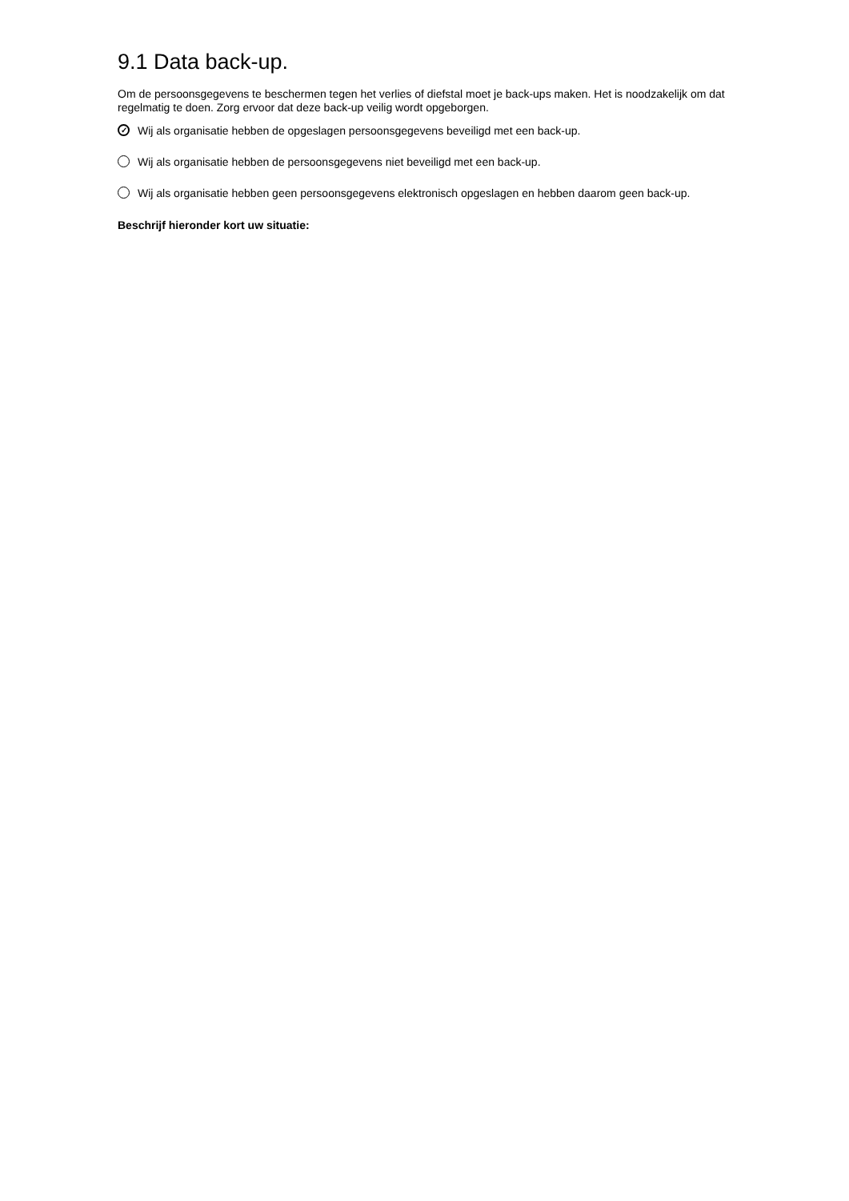9.1 Data back-up.
Om de persoonsgegevens te beschermen tegen het verlies of diefstal moet je back-ups maken. Het is noodzakelijk om dat regelmatig te doen. Zorg ervoor dat deze back-up veilig wordt opgeborgen.
✓ Wij als organisatie hebben de opgeslagen persoonsgegevens beveiligd met een back-up.
Wij als organisatie hebben de persoonsgegevens niet beveiligd met een back-up.
Wij als organisatie hebben geen persoonsgegevens elektronisch opgeslagen en hebben daarom geen back-up.
Beschrijf hieronder kort uw situatie: